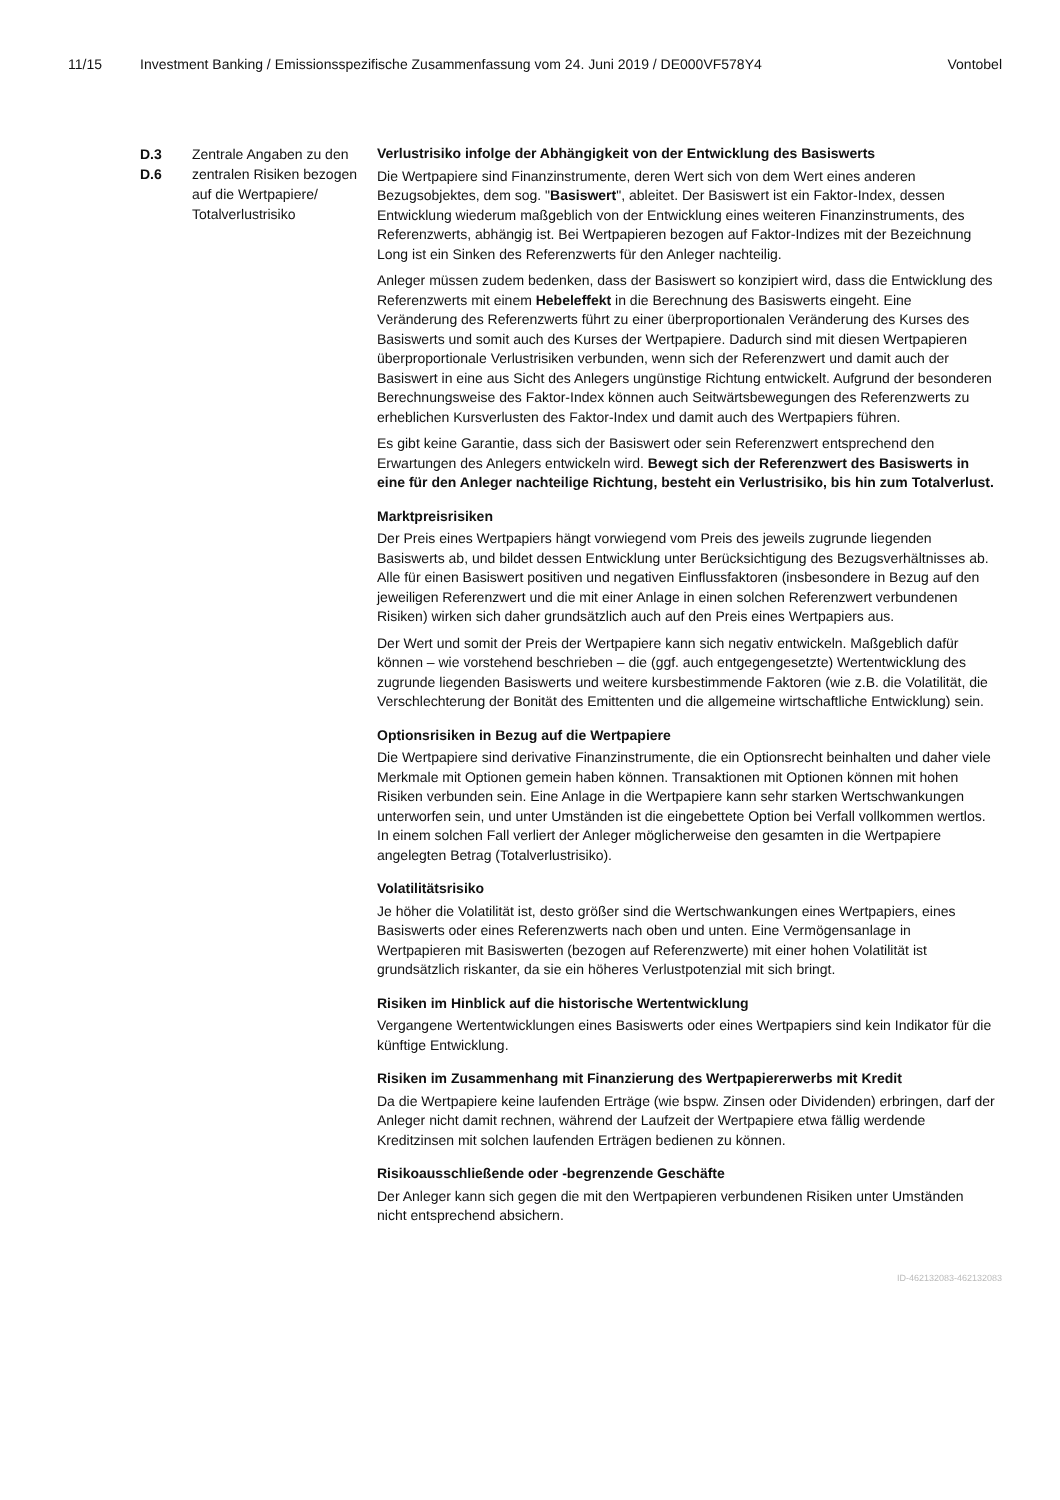11/15 Investment Banking / Emissionsspezifische Zusammenfassung vom 24. Juni 2019 / DE000VF578Y4 Vontobel
D.3
D.6
Zentrale Angaben zu den zentralen Risiken bezogen auf die Wertpapiere/ Totalverlustrisiko
Verlustrisiko infolge der Abhängigkeit von der Entwicklung des Basiswerts
Die Wertpapiere sind Finanzinstrumente, deren Wert sich von dem Wert eines anderen Bezugsobjektes, dem sog. "Basiswert", ableitet. Der Basiswert ist ein Faktor-Index, dessen Entwicklung wiederum maßgeblich von der Entwicklung eines weiteren Finanzinstruments, des Referenzwerts, abhängig ist. Bei Wertpapieren bezogen auf Faktor-Indizes mit der Bezeichnung Long ist ein Sinken des Referenzwerts für den Anleger nachteilig.
Anleger müssen zudem bedenken, dass der Basiswert so konzipiert wird, dass die Entwicklung des Referenzwerts mit einem Hebeleffekt in die Berechnung des Basiswerts eingeht. Eine Veränderung des Referenzwerts führt zu einer überproportionalen Veränderung des Kurses des Basiswerts und somit auch des Kurses der Wertpapiere. Dadurch sind mit diesen Wertpapieren überproportionale Verlustrisiken verbunden, wenn sich der Referenzwert und damit auch der Basiswert in eine aus Sicht des Anlegers ungünstige Richtung entwickelt. Aufgrund der besonderen Berechnungsweise des Faktor-Index können auch Seitwärtsbewegungen des Referenzwerts zu erheblichen Kursverlusten des Faktor-Index und damit auch des Wertpapiers führen.
Es gibt keine Garantie, dass sich der Basiswert oder sein Referenzwert entsprechend den Erwartungen des Anlegers entwickeln wird. Bewegt sich der Referenzwert des Basiswerts in eine für den Anleger nachteilige Richtung, besteht ein Verlustrisiko, bis hin zum Totalverlust.
Marktpreisrisiken
Der Preis eines Wertpapiers hängt vorwiegend vom Preis des jeweils zugrunde liegenden Basiswerts ab, und bildet dessen Entwicklung unter Berücksichtigung des Bezugsverhältnisses ab. Alle für einen Basiswert positiven und negativen Einflussfaktoren (insbesondere in Bezug auf den jeweiligen Referenzwert und die mit einer Anlage in einen solchen Referenzwert verbundenen Risiken) wirken sich daher grundsätzlich auch auf den Preis eines Wertpapiers aus.
Der Wert und somit der Preis der Wertpapiere kann sich negativ entwickeln. Maßgeblich dafür können – wie vorstehend beschrieben – die (ggf. auch entgegengesetzte) Wertentwicklung des zugrunde liegenden Basiswerts und weitere kursbestimmende Faktoren (wie z.B. die Volatilität, die Verschlechterung der Bonität des Emittenten und die allgemeine wirtschaftliche Entwicklung) sein.
Optionsrisiken in Bezug auf die Wertpapiere
Die Wertpapiere sind derivative Finanzinstrumente, die ein Optionsrecht beinhalten und daher viele Merkmale mit Optionen gemein haben können. Transaktionen mit Optionen können mit hohen Risiken verbunden sein. Eine Anlage in die Wertpapiere kann sehr starken Wertschwankungen unterworfen sein, und unter Umständen ist die eingebettete Option bei Verfall vollkommen wertlos. In einem solchen Fall verliert der Anleger möglicherweise den gesamten in die Wertpapiere angelegten Betrag (Totalverlustrisiko).
Volatilitätsrisiko
Je höher die Volatilität ist, desto größer sind die Wertschwankungen eines Wertpapiers, eines Basiswerts oder eines Referenzwerts nach oben und unten. Eine Vermögensanlage in Wertpapieren mit Basiswerten (bezogen auf Referenzwerte) mit einer hohen Volatilität ist grundsätzlich riskanter, da sie ein höheres Verlustpotenzial mit sich bringt.
Risiken im Hinblick auf die historische Wertentwicklung
Vergangene Wertentwicklungen eines Basiswerts oder eines Wertpapiers sind kein Indikator für die künftige Entwicklung.
Risiken im Zusammenhang mit Finanzierung des Wertpapiererwerbs mit Kredit
Da die Wertpapiere keine laufenden Erträge (wie bspw. Zinsen oder Dividenden) erbringen, darf der Anleger nicht damit rechnen, während der Laufzeit der Wertpapiere etwa fällig werdende Kreditzinsen mit solchen laufenden Erträgen bedienen zu können.
Risikoausschließende oder -begrenzende Geschäfte
Der Anleger kann sich gegen die mit den Wertpapieren verbundenen Risiken unter Umständen nicht entsprechend absichern.
ID-462132083-462132083